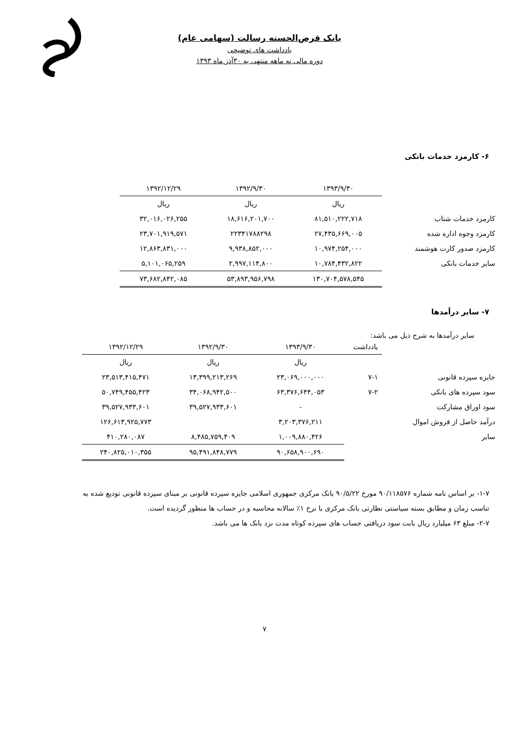بانک قرض‌الحسنه رسالت (سهامی عام)
یادداشت های توضیحی
دوره مالی نه ماهه منتهی به ۳۰آذر ماه ۱۳۹۳
۶- کارمزد خدمات بانکی
| | ۱۳۹۳/۹/۳۰ | ۱۳۹۲/۹/۳۰ | ۱۳۹۲/۱۲/۲۹ |
| | ریال | ریال | ریال |
| کارمزد خدمات شتاب | ۸۱,۵۱۰,۲۲۲,۷۱۸ | ۱۸,۶۱۶,۲۰۱,۷۰۰ | ۳۲,۰۱۶,۰۲۶,۲۵۵ |
| کارمزد وجوه اداره شده | ۲۷,۴۳۵,۶۶۹,۰۰۵ | ۲۲۳۴۱۷۸۸۲۹۸ | ۲۳,۷۰۱,۹۱۹,۵۷۱ |
| کارمزد صدور کارت هوشمند | ۱۰,۹۷۴,۲۵۴,۰۰۰ | ۹,۹۳۸,۸۵۲,۰۰۰ | ۱۲,۸۶۳,۸۳۱,۰۰۰ |
| سایر خدمات بانکی | ۱۰,۷۸۴,۴۳۲,۸۲۲ | ۲,۹۹۷,۱۱۴,۸۰۰ | ۵,۱۰۱,۰۶۵,۲۵۹ |
| | ۱۳۰,۷۰۴,۵۷۸,۵۴۵ | ۵۳,۸۹۳,۹۵۶,۷۹۸ | ۷۳,۶۸۲,۸۴۲,۰۸۵ |
۷- سایر درآمدها
سایر درآمدها به شرح ذیل می باشد:
| | یادداشت | ۱۳۹۳/۹/۳۰ | ۱۳۹۲/۹/۳۰ | ۱۳۹۲/۱۲/۲۹ |
| | | ریال | ریال | ریال |
| جایزه سپرده قانونی | ۷-۱ | ۲۳,۰۶۹,۰۰۰,۰۰۰ | ۱۳,۳۹۹,۲۱۳,۲۶۹ | ۲۳,۵۱۳,۴۱۵,۴۷۱ |
| سود سپرده های بانکی | ۷-۲ | ۶۳,۳۷۶,۶۴۴,۰۵۳ | ۳۴,۰۶۸,۹۴۲,۵۰۰ | ۵۰,۷۴۹,۴۵۵,۴۲۳ |
| سود اوراق مشارکت | | - | ۳۹,۵۲۷,۹۳۳,۶۰۱ | ۳۹,۵۲۷,۹۳۳,۶۰۱ |
| درآمد حاصل از فروش اموال | | ۳,۲۰۳,۳۷۶,۲۱۱ | | ۱۲۶,۶۱۳,۹۲۵,۷۷۳ |
| سایر | | ۱,۰۰۹,۸۸۰,۴۲۶ | ۸,۴۸۵,۷۵۹,۴۰۹ | ۴۱۰,۲۸۰,۰۸۷ |
| | | ۹۰,۶۵۸,۹۰۰,۶۹۰ | ۹۵,۴۹۱,۸۴۸,۷۷۹ | ۲۴۰,۸۲۵,۰۱۰,۳۵۵ |
۱-۷- بر اساس نامه شماره ۹۰/۱۱۸۵۷۶ مورخ ۹۰/۵/۲۲ بانک مرکزی جمهوری اسلامی جایزه سپرده قانونی بر مبنای سپرده قانونی تودیع شده به تناسب زمان و مطابق بسته سیاستی نظارتی بانک مرکزی با نرخ ۱٪ سالانه محاسبه و در حساب ها منظور گردیده است.
۲-۷- مبلغ ۶۳ میلیارد ریال بابت سود دریافتی حساب های سپرده کوتاه مدت نزد بانک ها می باشد.
۷